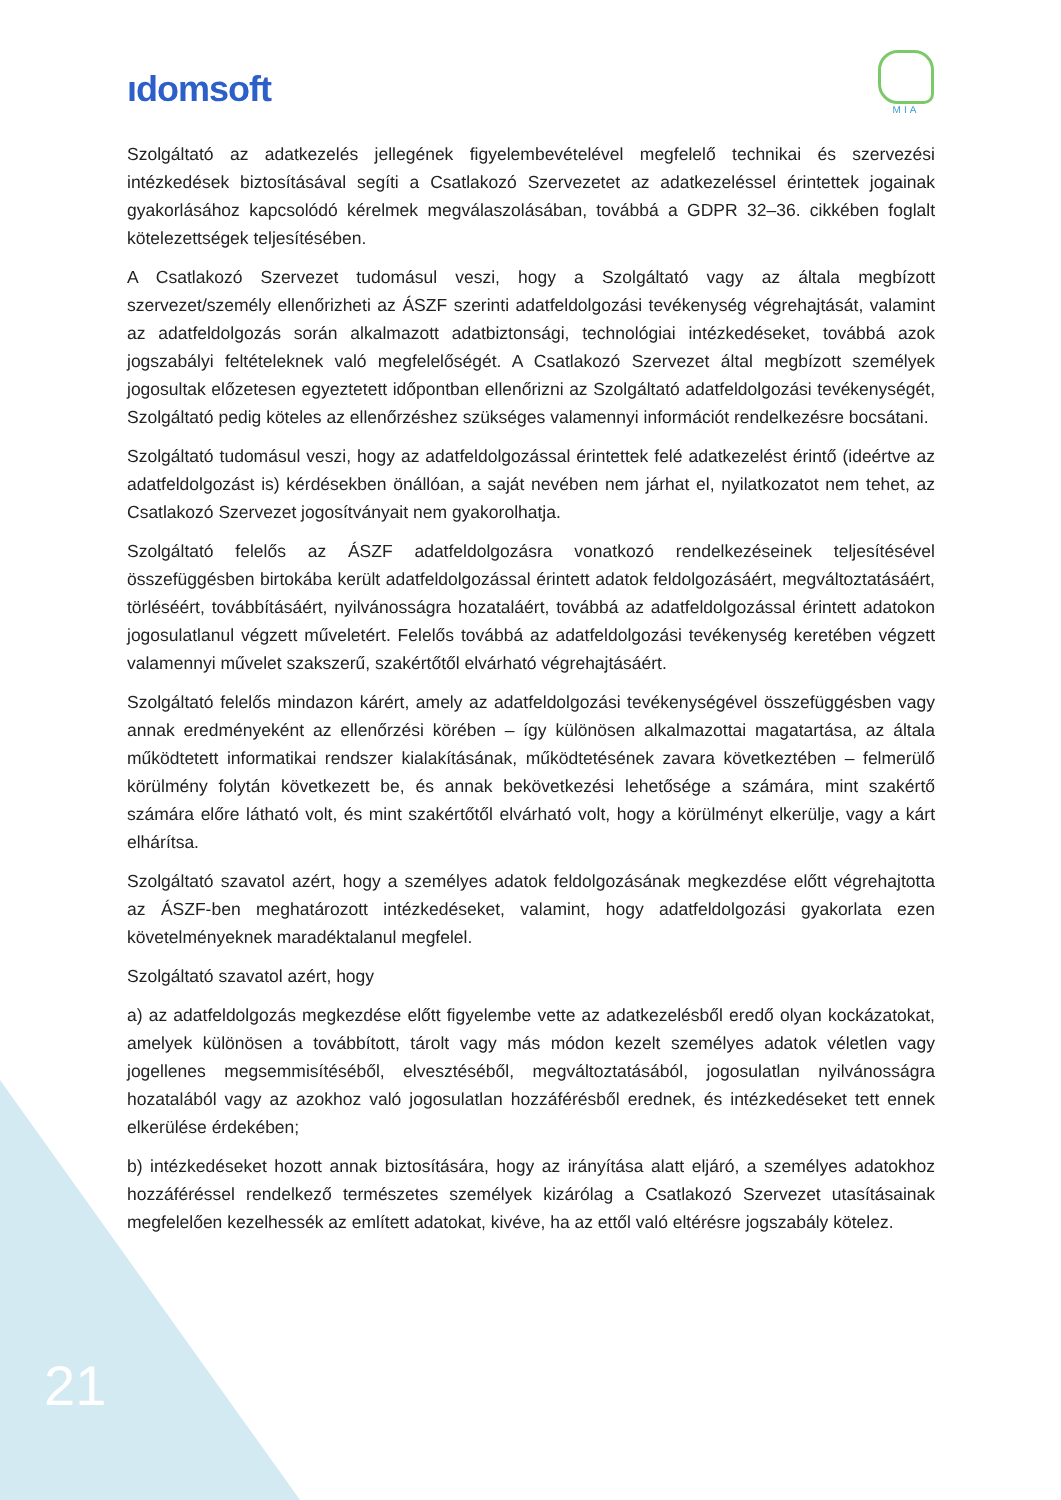ıdomsoft
MIA
Szolgáltató az adatkezelés jellegének figyelembevételével megfelelő technikai és szervezési intézkedések biztosításával segíti a Csatlakozó Szervezetet az adatkezeléssel érintettek jogainak gyakorlásához kapcsolódó kérelmek megválaszolásában, továbbá a GDPR 32–36. cikkében foglalt kötelezettségek teljesítésében.
A Csatlakozó Szervezet tudomásul veszi, hogy a Szolgáltató vagy az általa megbízott szervezet/személy ellenőrizheti az ÁSZF szerinti adatfeldolgozási tevékenység végrehajtását, valamint az adatfeldolgozás során alkalmazott adatbiztonsági, technológiai intézkedéseket, továbbá azok jogszabályi feltételeknek való megfelelőségét. A Csatlakozó Szervezet által megbízott személyek jogosultak előzetesen egyeztetett időpontban ellenőrizni az Szolgáltató adatfeldolgozási tevékenységét, Szolgáltató pedig köteles az ellenőrzéshez szükséges valamennyi információt rendelkezésre bocsátani.
Szolgáltató tudomásul veszi, hogy az adatfeldolgozással érintettek felé adatkezelést érintő (ideértve az adatfeldolgozást is) kérdésekben önállóan, a saját nevében nem járhat el, nyilatkozatot nem tehet, az Csatlakozó Szervezet jogosítványait nem gyakorolhatja.
Szolgáltató felelős az ÁSZF adatfeldolgozásra vonatkozó rendelkezéseinek teljesítésével összefüggésben birtokába került adatfeldolgozással érintett adatok feldolgozásáért, megváltoztatásáért, törléséért, továbbításáért, nyilvánosságra hozataláért, továbbá az adatfeldolgozással érintett adatokon jogosulatlanul végzett műveletért. Felelős továbbá az adatfeldolgozási tevékenység keretében végzett valamennyi művelet szakszerű, szakértőtől elvárható végrehajtásáért.
Szolgáltató felelős mindazon kárért, amely az adatfeldolgozási tevékenységével összefüggésben vagy annak eredményeként az ellenőrzési körében – így különösen alkalmazottai magatartása, az általa működtetett informatikai rendszer kialakításának, működtetésének zavara következtében – felmerülő körülmény folytán következett be, és annak bekövetkezési lehetősége a számára, mint szakértő számára előre látható volt, és mint szakértőtől elvárható volt, hogy a körülményt elkerülje, vagy a kárt elhárítsa.
Szolgáltató szavatol azért, hogy a személyes adatok feldolgozásának megkezdése előtt végrehajtotta az ÁSZF-ben meghatározott intézkedéseket, valamint, hogy adatfeldolgozási gyakorlata ezen követelményeknek maradéktalanul megfelel.
Szolgáltató szavatol azért, hogy
a) az adatfeldolgozás megkezdése előtt figyelembe vette az adatkezelésből eredő olyan kockázatokat, amelyek különösen a továbbított, tárolt vagy más módon kezelt személyes adatok véletlen vagy jogellenes megsemmisítéséből, elvesztéséből, megváltoztatásából, jogosulatlan nyilvánosságra hozatalából vagy az azokhoz való jogosulatlan hozzáférésből erednek, és intézkedéseket tett ennek elkerülése érdekében;
b) intézkedéseket hozott annak biztosítására, hogy az irányítása alatt eljáró, a személyes adatokhoz hozzáféréssel rendelkező természetes személyek kizárólag a Csatlakozó Szervezet utasításainak megfelelően kezelhessék az említett adatokat, kivéve, ha az ettől való eltérésre jogszabály kötelez.
21